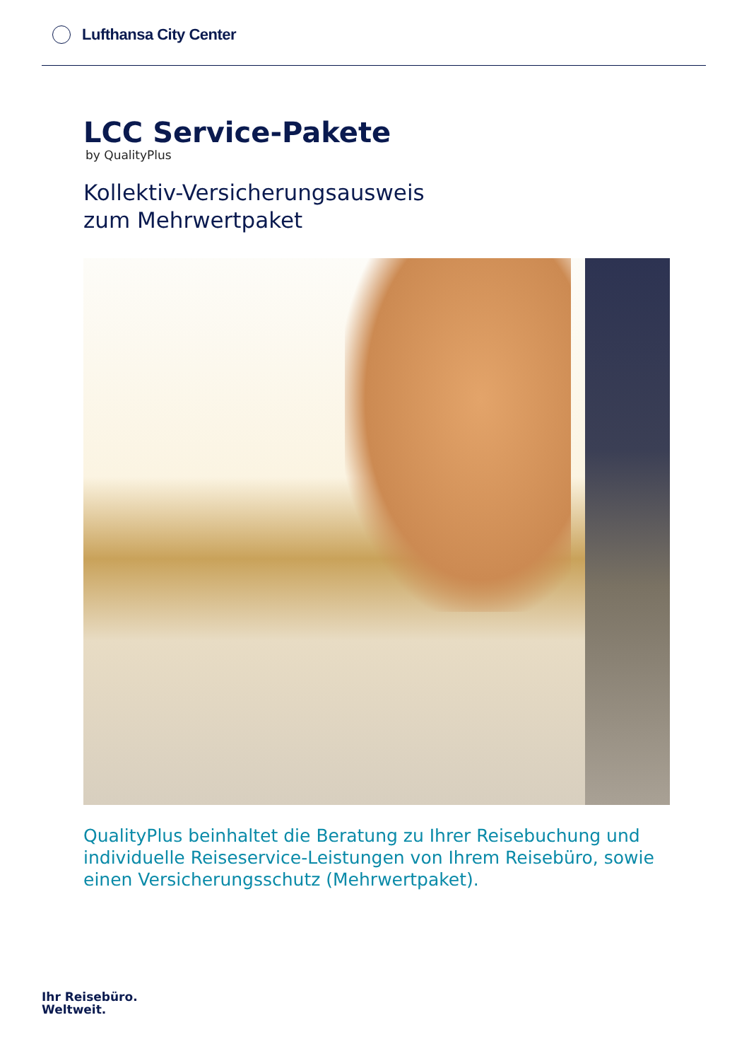Lufthansa City Center
LCC Service-Pakete
by QualityPlus
Kollektiv-Versicherungsausweis
zum Mehrwertpaket
QualityPlus beinhaltet die Beratung zu Ihrer Reisebuchung und individuelle Reiseservice-Leistungen von Ihrem Reisebüro, sowie einen Versicherungsschutz (Mehrwertpaket).
Ihr Reisebüro.
Weltweit.